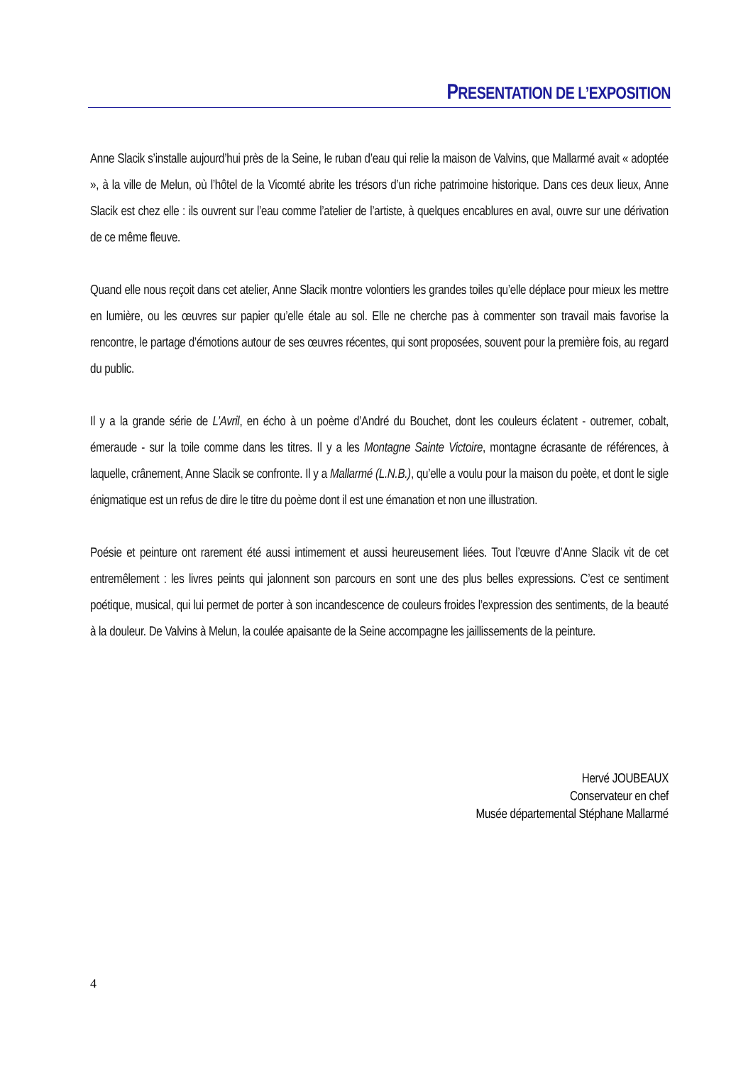PRESENTATION DE L’EXPOSITION
Anne Slacik s’installe aujourd’hui près de la Seine, le ruban d’eau qui relie la maison de Valvins, que Mallarmé avait « adoptée », à la ville de Melun, où l’hôtel de la Vicomté abrite les trésors d’un riche patrimoine historique. Dans ces deux lieux, Anne Slacik est chez elle : ils ouvrent sur l’eau comme l’atelier de l’artiste, à quelques encablures en aval, ouvre sur une dérivation de ce même fleuve.
Quand elle nous reçoit dans cet atelier, Anne Slacik montre volontiers les grandes toiles qu’elle déplace pour mieux les mettre en lumière, ou les œuvres sur papier qu’elle étale au sol. Elle ne cherche pas à commenter son travail mais favorise la rencontre, le partage d’émotions autour de ses œuvres récentes, qui sont proposées, souvent pour la première fois, au regard du public.
Il y a la grande série de L’Avril, en écho à un poème d’André du Bouchet, dont les couleurs éclatent - outremer, cobalt, émeraude - sur la toile comme dans les titres. Il y a les Montagne Sainte Victoire, montagne écrasante de références, à laquelle, crânement, Anne Slacik se confronte. Il y a Mallarmé (L.N.B.), qu’elle a voulu pour la maison du poète, et dont le sigle énigmatique est un refus de dire le titre du poème dont il est une émanation et non une illustration.
Poésie et peinture ont rarement été aussi intimement et aussi heureusement liées. Tout l’œuvre d’Anne Slacik vit de cet entremêlement : les livres peints qui jalonnent son parcours en sont une des plus belles expressions. C’est ce sentiment poétique, musical, qui lui permet de porter à son incandescence de couleurs froides l’expression des sentiments, de la beauté à la douleur. De Valvins à Melun, la coulée apaisante de la Seine accompagne les jaillissements de la peinture.
Hervé JOUBEAUX
Conservateur en chef
Musée départemental Stéphane Mallarmé
4